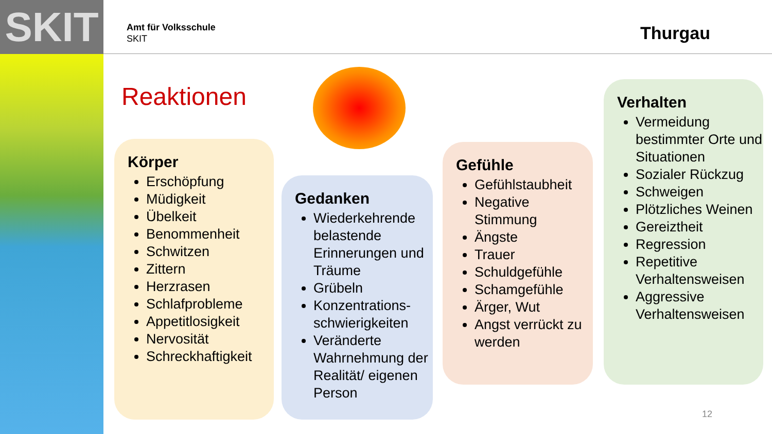SKIT
Amt für Volksschule
SKIT
Thurgau
Reaktionen
Körper
Erschöpfung
Müdigkeit
Übelkeit
Benommenheit
Schwitzen
Zittern
Herzrasen
Schlafprobleme
Appetitlosigkeit
Nervosität
Schreckhaftigkeit
Gedanken
Wiederkehrende belastende Erinnerungen und Träume
Grübeln
Konzentrations-schwierigkeiten
Veränderte Wahrnehmung der Realität/ eigenen Person
Gefühle
Gefühlstaubheit
Negative Stimmung
Ängste
Trauer
Schuldgefühle
Schamgefühle
Ärger, Wut
Angst verrückt zu werden
Verhalten
Vermeidung bestimmter Orte und Situationen
Sozialer Rückzug
Schweigen
Plötzliches Weinen
Gereiztheit
Regression
Repetitive Verhaltensweisen
Aggressive Verhaltensweisen
12